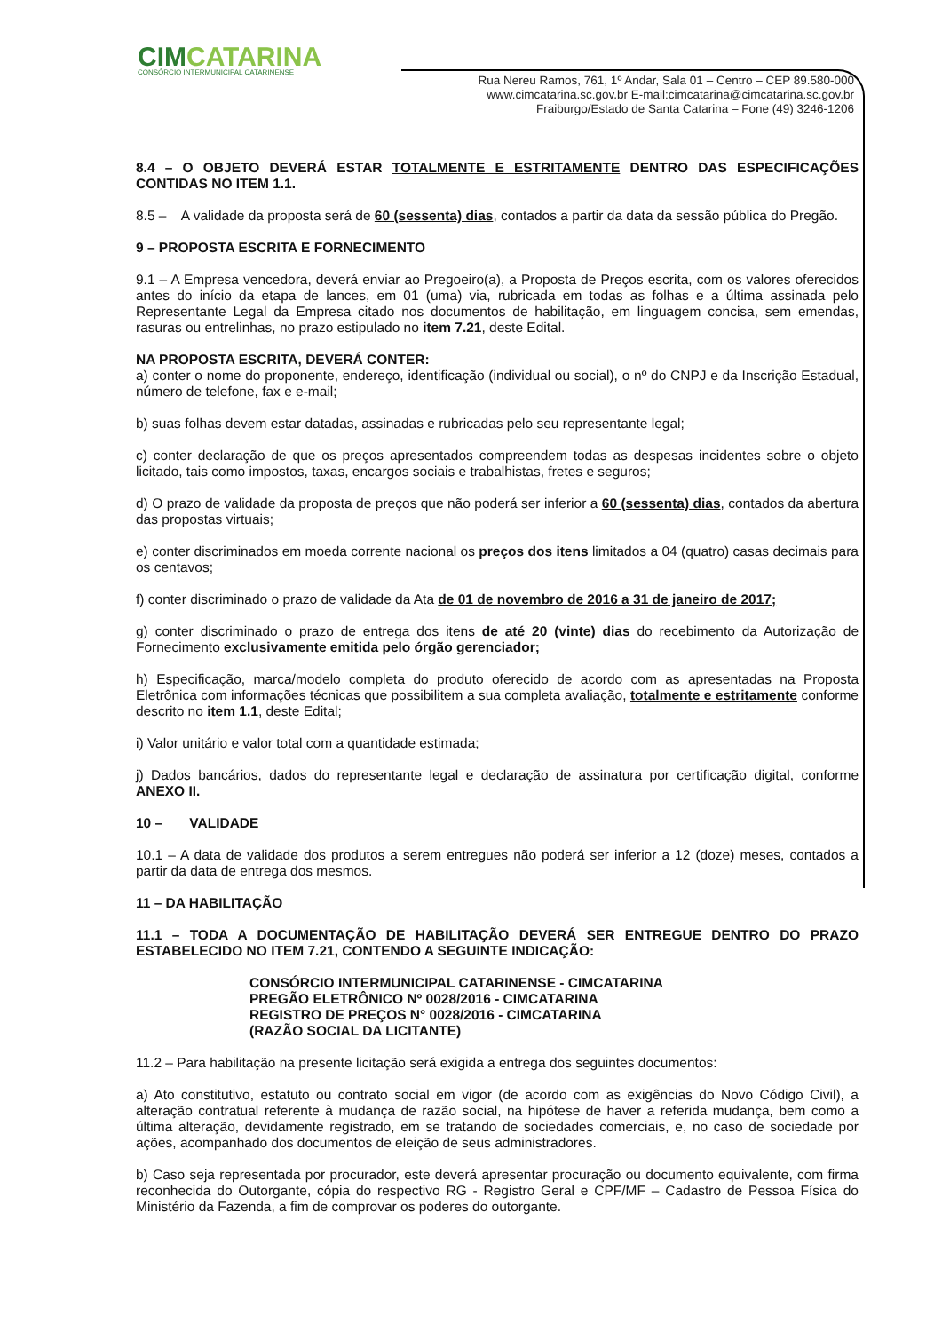CIMCATARINA
CONSÓRCIO INTERMUNICIPAL CATARINENSE
Rua Nereu Ramos, 761, 1º Andar, Sala 01 – Centro – CEP 89.580-000
www.cimcatarina.sc.gov.br E-mail:cimcatarina@cimcatarina.sc.gov.br
Fraiburgo/Estado de Santa Catarina – Fone (49) 3246-1206
8.4 – O OBJETO DEVERÁ ESTAR TOTALMENTE E ESTRITAMENTE DENTRO DAS ESPECIFICAÇÕES CONTIDAS NO ITEM 1.1.
8.5 – A validade da proposta será de 60 (sessenta) dias, contados a partir da data da sessão pública do Pregão.
9 – PROPOSTA ESCRITA E FORNECIMENTO
9.1 – A Empresa vencedora, deverá enviar ao Pregoeiro(a), a Proposta de Preços escrita, com os valores oferecidos antes do início da etapa de lances, em 01 (uma) via, rubricada em todas as folhas e a última assinada pelo Representante Legal da Empresa citado nos documentos de habilitação, em linguagem concisa, sem emendas, rasuras ou entrelinhas, no prazo estipulado no item 7.21, deste Edital.
NA PROPOSTA ESCRITA, DEVERÁ CONTER:
a) conter o nome do proponente, endereço, identificação (individual ou social), o nº do CNPJ e da Inscrição Estadual, número de telefone, fax e e-mail;
b) suas folhas devem estar datadas, assinadas e rubricadas pelo seu representante legal;
c) conter declaração de que os preços apresentados compreendem todas as despesas incidentes sobre o objeto licitado, tais como impostos, taxas, encargos sociais e trabalhistas, fretes e seguros;
d) O prazo de validade da proposta de preços que não poderá ser inferior a 60 (sessenta) dias, contados da abertura das propostas virtuais;
e) conter discriminados em moeda corrente nacional os preços dos itens limitados a 04 (quatro) casas decimais para os centavos;
f) conter discriminado o prazo de validade da Ata de 01 de novembro de 2016 a 31 de janeiro de 2017;
g) conter discriminado o prazo de entrega dos itens de até 20 (vinte) dias do recebimento da Autorização de Fornecimento exclusivamente emitida pelo órgão gerenciador;
h) Especificação, marca/modelo completa do produto oferecido de acordo com as apresentadas na Proposta Eletrônica com informações técnicas que possibilitem a sua completa avaliação, totalmente e estritamente conforme descrito no item 1.1, deste Edital;
i) Valor unitário e valor total com a quantidade estimada;
j) Dados bancários, dados do representante legal e declaração de assinatura por certificação digital, conforme ANEXO II.
10 – VALIDADE
10.1 – A data de validade dos produtos a serem entregues não poderá ser inferior a 12 (doze) meses, contados a partir da data de entrega dos mesmos.
11 – DA HABILITAÇÃO
11.1 – TODA A DOCUMENTAÇÃO DE HABILITAÇÃO DEVERÁ SER ENTREGUE DENTRO DO PRAZO ESTABELECIDO NO ITEM 7.21, CONTENDO A SEGUINTE INDICAÇÃO:
CONSÓRCIO INTERMUNICIPAL CATARINENSE - CIMCATARINA
PREGÃO ELETRÔNICO Nº 0028/2016 - CIMCATARINA
REGISTRO DE PREÇOS N° 0028/2016 - CIMCATARINA
(RAZÃO SOCIAL DA LICITANTE)
11.2 – Para habilitação na presente licitação será exigida a entrega dos seguintes documentos:
a) Ato constitutivo, estatuto ou contrato social em vigor (de acordo com as exigências do Novo Código Civil), a alteração contratual referente à mudança de razão social, na hipótese de haver a referida mudança, bem como a última alteração, devidamente registrado, em se tratando de sociedades comerciais, e, no caso de sociedade por ações, acompanhado dos documentos de eleição de seus administradores.
b) Caso seja representada por procurador, este deverá apresentar procuração ou documento equivalente, com firma reconhecida do Outorgante, cópia do respectivo RG - Registro Geral e CPF/MF – Cadastro de Pessoa Física do Ministério da Fazenda, a fim de comprovar os poderes do outorgante.